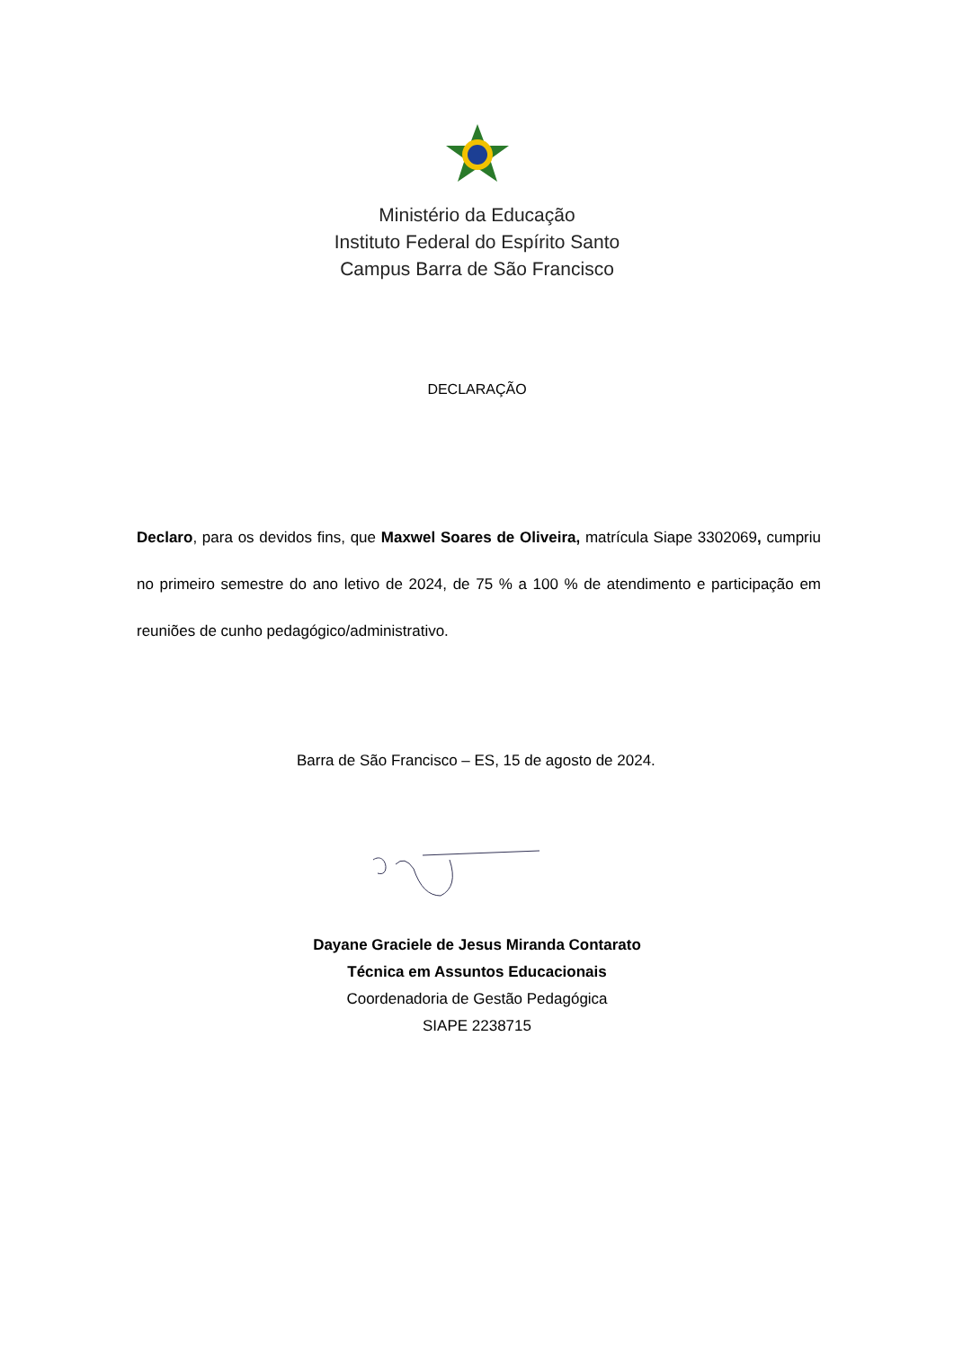Ministério da Educação
Instituto Federal do Espírito Santo
Campus Barra de São Francisco
DECLARAÇÃO
Declaro, para os devidos fins, que Maxwel Soares de Oliveira, matrícula Siape 3302069, cumpriu no primeiro semestre do ano letivo de 2024, de 75 % a 100 % de atendimento e participação em reuniões de cunho pedagógico/administrativo.
Barra de São Francisco – ES, 15 de agosto de 2024.
Dayane Graciele de Jesus Miranda Contarato
Técnica em Assuntos Educacionais
Coordenadoria de Gestão Pedagógica
SIAPE 2238715